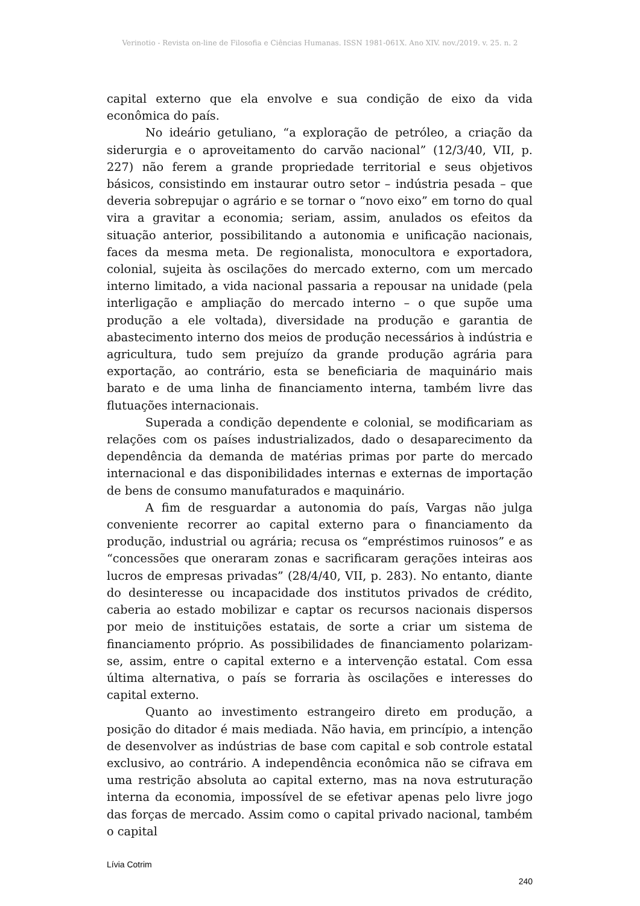Verinotio - Revista on-line de Filosofia e Ciências Humanas. ISSN 1981-061X. Ano XIV. nov./2019. v. 25. n. 2
capital externo que ela envolve e sua condição de eixo da vida econômica do país.
No ideário getuliano, “a exploração de petróleo, a criação da siderurgia e o aproveitamento do carvão nacional” (12/3/40, VII, p. 227) não ferem a grande propriedade territorial e seus objetivos básicos, consistindo em instaurar outro setor – indústria pesada – que deveria sobrepujar o agrário e se tornar o “novo eixo” em torno do qual vira a gravitar a economia; seriam, assim, anulados os efeitos da situação anterior, possibilitando a autonomia e unificação nacionais, faces da mesma meta. De regionalista, monocultora e exportadora, colonial, sujeita às oscilações do mercado externo, com um mercado interno limitado, a vida nacional passaria a repousar na unidade (pela interligação e ampliação do mercado interno – o que supõe uma produção a ele voltada), diversidade na produção e garantia de abastecimento interno dos meios de produção necessários à indústria e agricultura, tudo sem prejuízo da grande produção agrária para exportação, ao contrário, esta se beneficiaria de maquinário mais barato e de uma linha de financiamento interna, também livre das flutuações internacionais.
Superada a condição dependente e colonial, se modificariam as relações com os países industrializados, dado o desaparecimento da dependência da demanda de matérias primas por parte do mercado internacional e das disponibilidades internas e externas de importação de bens de consumo manufaturados e maquinário.
A fim de resguardar a autonomia do país, Vargas não julga conveniente recorrer ao capital externo para o financiamento da produção, industrial ou agrária; recusa os “empréstimos ruinosos” e as “concessões que oneraram zonas e sacrificaram gerações inteiras aos lucros de empresas privadas” (28/4/40, VII, p. 283). No entanto, diante do desinteresse ou incapacidade dos institutos privados de crédito, caberia ao estado mobilizar e captar os recursos nacionais dispersos por meio de instituições estatais, de sorte a criar um sistema de financiamento próprio. As possibilidades de financiamento polarizam-se, assim, entre o capital externo e a intervenção estatal. Com essa última alternativa, o país se forraria às oscilações e interesses do capital externo.
Quanto ao investimento estrangeiro direto em produção, a posição do ditador é mais mediada. Não havia, em princípio, a intenção de desenvolver as indústrias de base com capital e sob controle estatal exclusivo, ao contrário. A independência econômica não se cifrava em uma restrição absoluta ao capital externo, mas na nova estruturação interna da economia, impossível de se efetivar apenas pelo livre jogo das forças de mercado. Assim como o capital privado nacional, também o capital
Lívia Cotrim
240